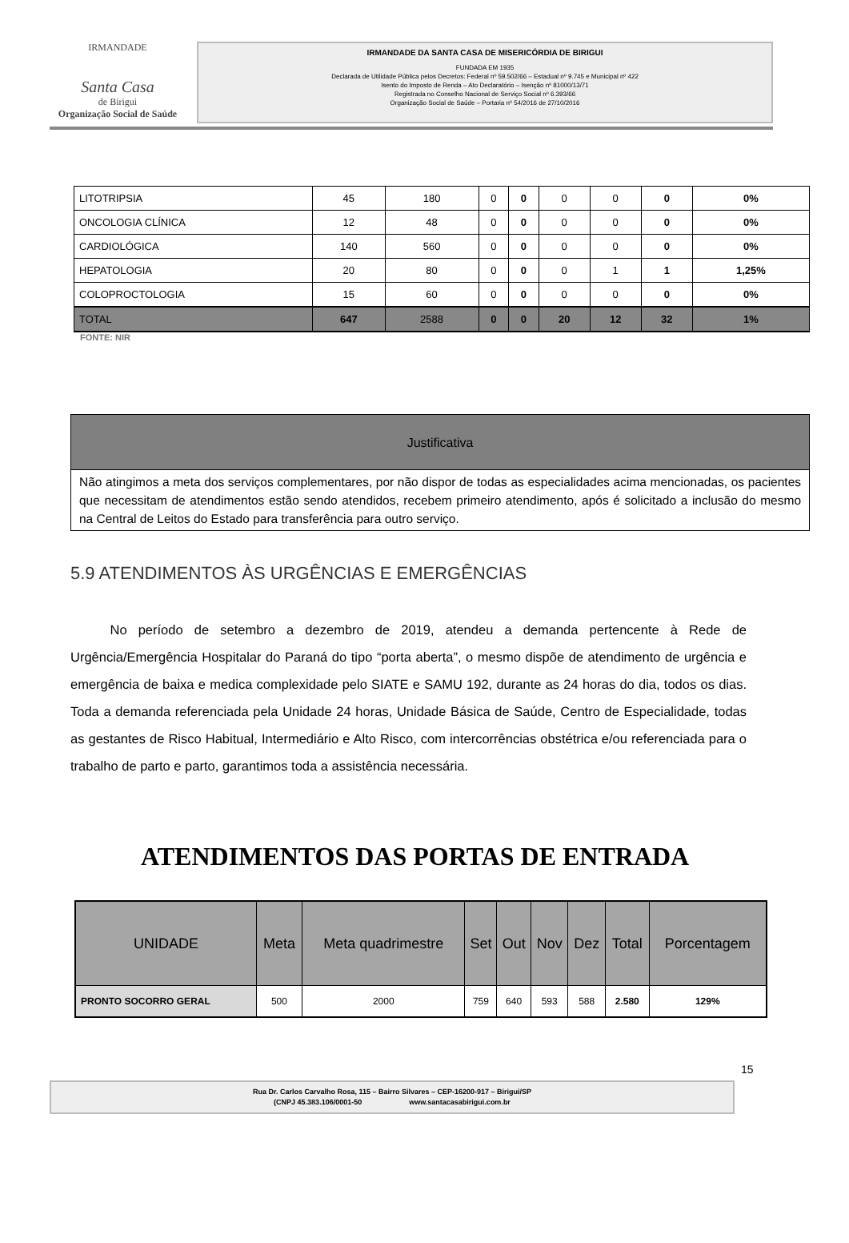IRMANDADE
Santa Casa
de Birigui
Organização Social de Saúde
IRMANDADE DA SANTA CASA DE MISERICÓRDIA DE BIRIGUI
FUNDADA EM 1935
Declarada de Utilidade Pública pelos Decretos: Federal nº 59.502/66 – Estadual nº 9.745 e Municipal nº 422
Isento do Imposto de Renda – Ato Declaratório – Isenção nº 81000/13/71
Registrada no Conselho Nacional de Serviço Social nº 6.393/66
Organização Social de Saúde – Portaria nº 54/2016 de 27/10/2016
| LITOTRIPSIA | 45 | 180 | 0 | 0 | 0 | 0 | 0 | 0% |
| ONCOLOGIA CLÍNICA | 12 | 48 | 0 | 0 | 0 | 0 | 0 | 0% |
| CARDIOLÓGICA | 140 | 560 | 0 | 0 | 0 | 0 | 0 | 0% |
| HEPATOLOGIA | 20 | 80 | 0 | 0 | 0 | 1 | 1 | 1,25% |
| COLOPROCTOLOGIA | 15 | 60 | 0 | 0 | 0 | 0 | 0 | 0% |
| TOTAL | 647 | 2588 | 0 | 0 | 20 | 12 | 32 | 1% |
FONTE: NIR
Justificativa
Não atingimos a meta dos serviços complementares, por não dispor de todas as especialidades acima mencionadas, os pacientes que necessitam de atendimentos estão sendo atendidos, recebem primeiro atendimento, após é solicitado a inclusão do mesmo na Central de Leitos do Estado para transferência para outro serviço.
5.9 ATENDIMENTOS ÀS URGÊNCIAS E EMERGÊNCIAS
   No período de setembro a dezembro de 2019, atendeu a demanda pertencente à Rede de Urgência/Emergência Hospitalar do Paraná do tipo “porta aberta”, o mesmo dispõe de atendimento de urgência e emergência de baixa e medica complexidade pelo SIATE e SAMU 192, durante as 24 horas do dia, todos os dias. Toda a demanda referenciada pela Unidade 24 horas, Unidade Básica de Saúde, Centro de Especialidade, todas as gestantes de Risco Habitual, Intermediário e Alto Risco, com intercorrências obstétrica e/ou referenciada para o trabalho de parto e parto, garantimos toda a assistência necessária.
ATENDIMENTOS DAS PORTAS DE ENTRADA
| UNIDADE | Meta | Meta quadrimestre | Set | Out | Nov | Dez | Total | Porcentagem |
| --- | --- | --- | --- | --- | --- | --- | --- | --- |
| PRONTO SOCORRO GERAL | 500 | 2000 | 759 | 640 | 593 | 588 | 2.580 | 129% |
15
Rua Dr. Carlos Carvalho Rosa, 115 – Bairro Silvares – CEP-16200-917 – Birigui/SP
(CNPJ 45.383.106/0001-50        www.santacasabirigui.com.br